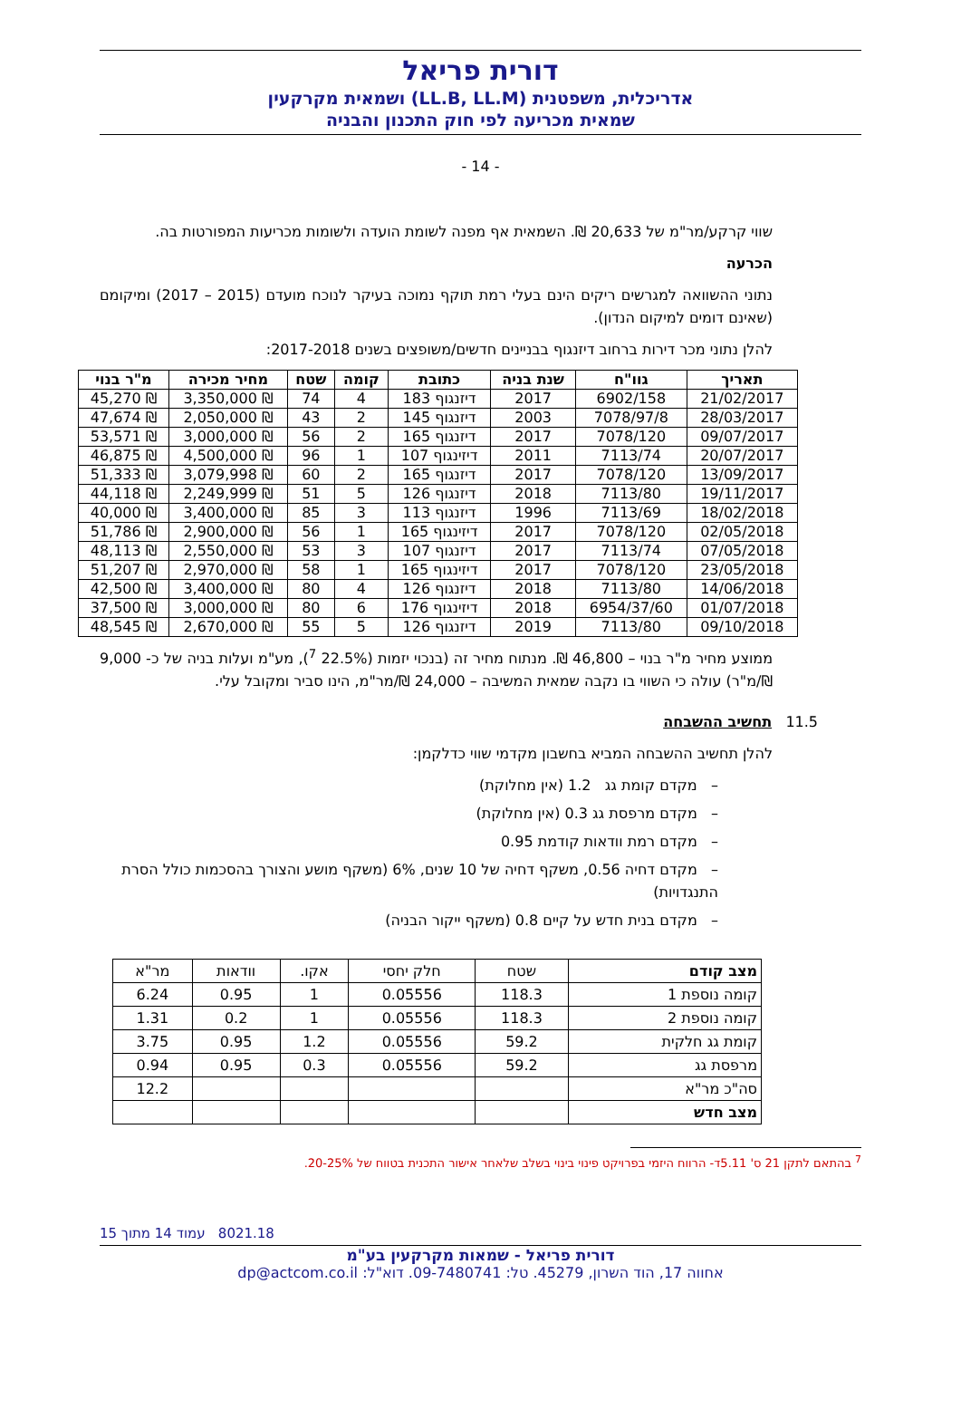דורית פריאל
אדריכלית, משפטנית (LL.B, LL.M) ושמאית מקרקעין
שמאית מכריעה לפי חוק התכנון והבניה
- 14 -
שווי קרקע/מר"מ של 20,633 ₪. השמאית אף מפנה לשומת הועדה ולשומות מכריעות המפורטות בה.
הכרעה
נתוני ההשוואה למגרשים ריקים הינם בעלי רמת תוקף נמוכה בעיקר לנוכח מועדם (2015 – 2017) ומיקומם (שאינם דומים למיקום הנדון).
להלן נתוני מכר דירות ברחוב דיזנגוף בבניינים חדשים/משופצים בשנים 2017-2018:
| תאריך | גוו"ח | שנת בניה | כתובת | קומה | שטח | מחיר מכירה | מ"ר בנוי |
| --- | --- | --- | --- | --- | --- | --- | --- |
| 21/02/2017 | 6902/158 | 2017 | דיזנגוף 183 | 4 | 74 | ₪ 3,350,000 | ₪ 45,270 |
| 28/03/2017 | 7078/97/8 | 2003 | דיזנגוף 145 | 2 | 43 | ₪ 2,050,000 | ₪ 47,674 |
| 09/07/2017 | 7078/120 | 2017 | דיזנגוף 165 | 2 | 56 | ₪ 3,000,000 | ₪ 53,571 |
| 20/07/2017 | 7113/74 | 2011 | דיזינגוף 107 | 1 | 96 | ₪ 4,500,000 | ₪ 46,875 |
| 13/09/2017 | 7078/120 | 2017 | דיזנגוף 165 | 2 | 60 | ₪ 3,079,998 | ₪ 51,333 |
| 19/11/2017 | 7113/80 | 2018 | דיזנגוף 126 | 5 | 51 | ₪ 2,249,999 | ₪ 44,118 |
| 18/02/2018 | 7113/69 | 1996 | דיזנגוף 113 | 3 | 85 | ₪ 3,400,000 | ₪ 40,000 |
| 02/05/2018 | 7078/120 | 2017 | דיזינגוף 165 | 1 | 56 | ₪ 2,900,000 | ₪ 51,786 |
| 07/05/2018 | 7113/74 | 2017 | דיזנגוף 107 | 3 | 53 | ₪ 2,550,000 | ₪ 48,113 |
| 23/05/2018 | 7078/120 | 2017 | דיזינגוף 165 | 1 | 58 | ₪ 2,970,000 | ₪ 51,207 |
| 14/06/2018 | 7113/80 | 2018 | דיזנגוף 126 | 4 | 80 | ₪ 3,400,000 | ₪ 42,500 |
| 01/07/2018 | 6954/37/60 | 2018 | דיזינגוף 176 | 6 | 80 | ₪ 3,000,000 | ₪ 37,500 |
| 09/10/2018 | 7113/80 | 2019 | דיזנגוף 126 | 5 | 55 | ₪ 2,670,000 | ₪ 48,545 |
ממוצע מחיר מ"ר בנוי – 46,800 ₪. מנתוח מחיר זה (בנכוי יזמות (22.5% <sup>7</sup>), מע"מ ועלות בניה של כ- 9,000 ₪/מ"ר) עולה כי השווי בו נקבה שמאית המשיבה – 24,000 ₪/מר"מ, הינו סביר ומקובל עלי.
11.5 תחשיב ההשבחה
להלן תחשיב ההשבחה המביא בחשבון מקדמי שווי כדלקמן:
– מקדם קומת גג 1.2 (אין מחלוקת)
– מקדם מרפסת גג 0.3 (אין מחלוקת)
– מקדם רמת וודאות קודמת 0.95
– מקדם דחיה 0.56, משקף דחיה של 10 שנים, 6% (משקף מושע והצורך בהסכמות כולל הסרת התנגדויות)
– מקדם בנית חדש על קיים 0.8 (משקף ייקור הבניה)
| מצב קודם | שטח | חלק יחסי | אקו. | וודאות | מר"א |
| קומה נוספת 1 | 118.3 | 0.05556 | 1 | 0.95 | 6.24 |
| קומה נוספת 2 | 118.3 | 0.05556 | 1 | 0.2 | 1.31 |
| קומת גג חלקית | 59.2 | 0.05556 | 1.2 | 0.95 | 3.75 |
| מרפסת גג | 59.2 | 0.05556 | 0.3 | 0.95 | 0.94 |
| סה"כ מר"א | | | | | 12.2 |
| מצב חדש | | | | | |
<sup>7</sup> בהתאם לתקן 21 ס' 5.11ד- הרווח היזמי בפרויקט פינוי בינוי בשלב שלאחר אישור התכנית בטווח של 20-25%.
8021.18 עמוד 14 מתוך 15
דורית פריאל - שמאות מקרקעין בע"מ
אחווה 17, הוד השרון, 45279. טל: 09-7480741. דוא"ל: dp@actcom.co.il